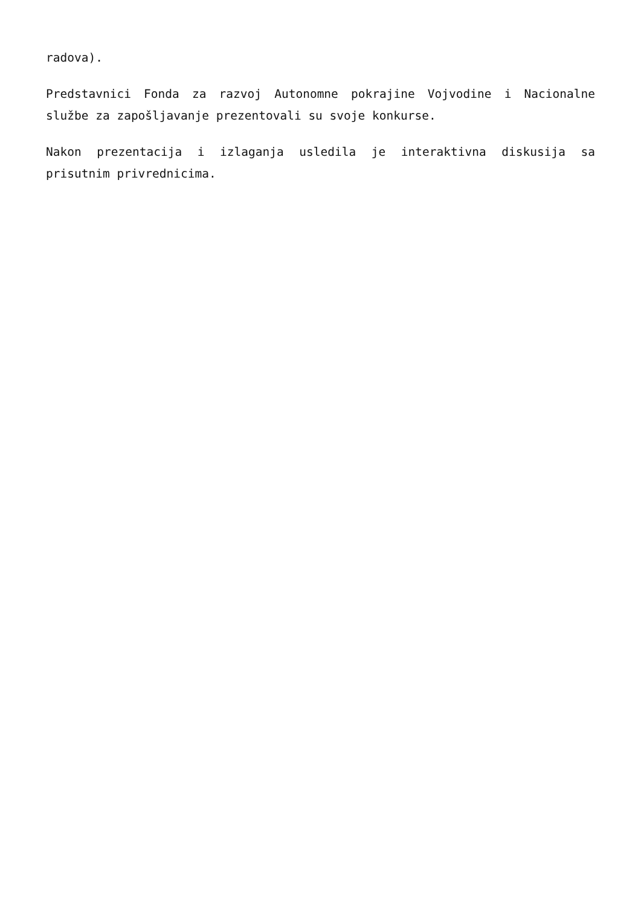radova).
Predstavnici Fonda za razvoj Autonomne pokrajine Vojvodine i Nacionalne službe za zapošljavanje prezentovali su svoje konkurse.
Nakon prezentacija i izlaganja usledila je interaktivna diskusija sa prisutnim privrednicima.